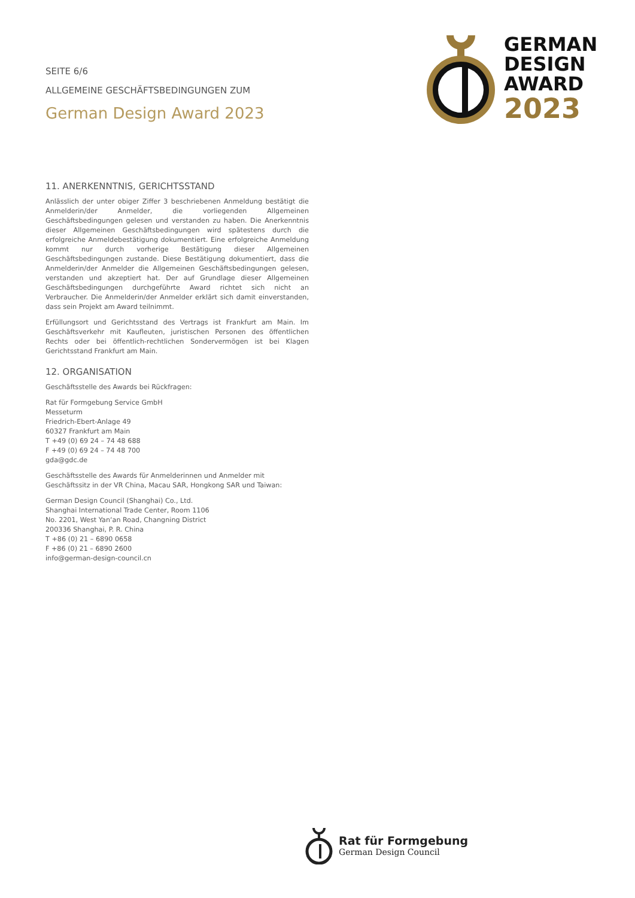SEITE 6/6
ALLGEMEINE GESCHÄFTSBEDINGUNGEN ZUM
German Design Award 2023
GERMAN
DESIGN
AWARD
2023
11. ANERKENNTNIS, GERICHTSSTAND
Anlässlich der unter obiger Ziffer 3 beschriebenen Anmeldung bestätigt die Anmelderin/der Anmelder, die vorliegenden Allgemeinen Geschäftsbedingungen gelesen und verstanden zu haben. Die Anerkenntnis dieser Allgemeinen Geschäftsbedingungen wird spätestens durch die erfolgreiche Anmeldebestätigung dokumentiert. Eine erfolgreiche Anmeldung kommt nur durch vorherige Bestätigung dieser Allgemeinen Geschäftsbedingungen zustande. Diese Bestätigung dokumentiert, dass die Anmelderin/der Anmelder die Allgemeinen Geschäftsbedingungen gelesen, verstanden und akzeptiert hat. Der auf Grundlage dieser Allgemeinen Geschäftsbedingungen durchgeführte Award richtet sich nicht an Verbraucher. Die Anmelderin/der Anmelder erklärt sich damit einverstanden, dass sein Projekt am Award teilnimmt.
Erfüllungsort und Gerichtsstand des Vertrags ist Frankfurt am Main. Im Geschäftsverkehr mit Kaufleuten, juristischen Personen des öffentlichen Rechts oder bei öffentlich-rechtlichen Sondervermögen ist bei Klagen Gerichtsstand Frankfurt am Main.
12. ORGANISATION
Geschäftsstelle des Awards bei Rückfragen:
Rat für Formgebung Service GmbH
Messeturm
Friedrich-Ebert-Anlage 49
60327 Frankfurt am Main
T +49 (0) 69 24 – 74 48 688
F +49 (0) 69 24 – 74 48 700
gda@gdc.de
Geschäftsstelle des Awards für Anmelderinnen und Anmelder mit Geschäftssitz in der VR China, Macau SAR, Hongkong SAR und Taiwan:
German Design Council (Shanghai) Co., Ltd.
Shanghai International Trade Center, Room 1106
No. 2201, West Yan‘an Road, Changning District
200336 Shanghai, P. R. China
T +86 (0) 21 – 6890 0658
F +86 (0) 21 – 6890 2600
info@german-design-council.cn
Rat für Formgebung
German Design Council